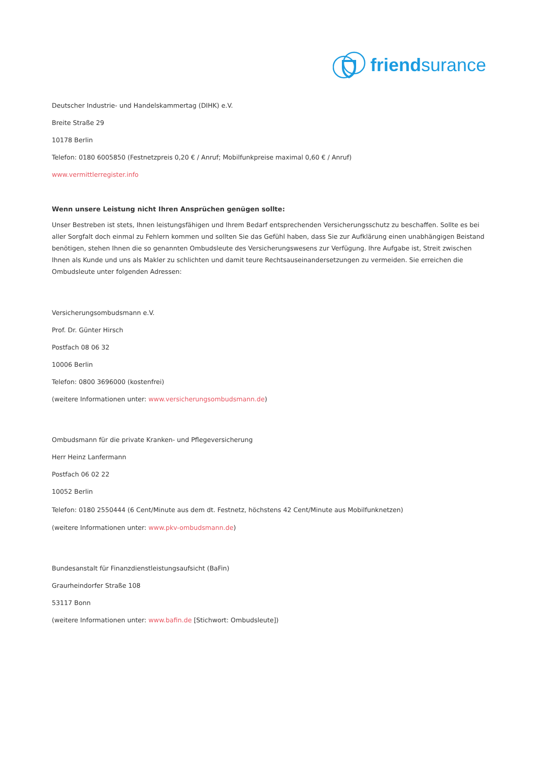friendsurance
Deutscher Industrie- und Handelskammertag (DIHK) e.V.
Breite Straße 29
10178 Berlin
Telefon: 0180 6005850 (Festnetzpreis 0,20 € / Anruf; Mobilfunkpreise maximal 0,60 € / Anruf)
www.vermittlerregister.info
Wenn unsere Leistung nicht Ihren Ansprüchen genügen sollte:
Unser Bestreben ist stets, Ihnen leistungsfähigen und Ihrem Bedarf entsprechenden Versicherungsschutz zu beschaffen. Sollte es bei aller Sorgfalt doch einmal zu Fehlern kommen und sollten Sie das Gefühl haben, dass Sie zur Aufklärung einen unabhängigen Beistand benötigen, stehen Ihnen die so genannten Ombudsleute des Versicherungswesens zur Verfügung. Ihre Aufgabe ist, Streit zwischen Ihnen als Kunde und uns als Makler zu schlichten und damit teure Rechtsauseinandersetzungen zu vermeiden. Sie erreichen die Ombudsleute unter folgenden Adressen:
Versicherungsombudsmann e.V.
Prof. Dr. Günter Hirsch
Postfach 08 06 32
10006 Berlin
Telefon: 0800 3696000 (kostenfrei)
(weitere Informationen unter: www.versicherungsombudsmann.de)
Ombudsmann für die private Kranken- und Pflegeversicherung
Herr Heinz Lanfermann
Postfach 06 02 22
10052 Berlin
Telefon: 0180 2550444 (6 Cent/Minute aus dem dt. Festnetz, höchstens 42 Cent/Minute aus Mobilfunknetzen)
(weitere Informationen unter: www.pkv-ombudsmann.de)
Bundesanstalt für Finanzdienstleistungsaufsicht (BaFin)
Graurheindorfer Straße 108
53117 Bonn
(weitere Informationen unter: www.bafin.de [Stichwort: Ombudsleute])